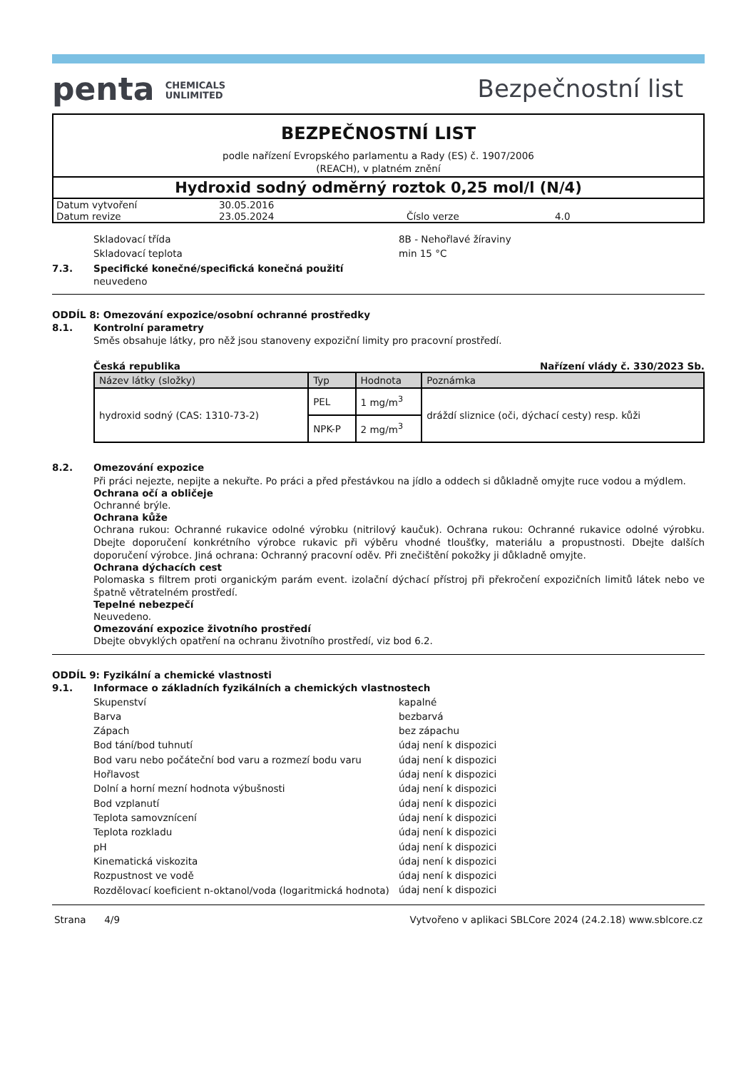penta CHEMICALS
UNLIMITED
Bezpečnostní list
BEZPEČNOSTNÍ LIST
podle nařízení Evropského parlamentu a Rady (ES) č. 1907/2006
(REACH), v platném znění
Hydroxid sodný odměrný roztok 0,25 mol/l (N/4)
| Datum vytvoření | 30.05.2016 | | |
| Datum revize | 23.05.2024 | Číslo verze | 4.0 |
Skladovací třída 8B - Nehořlavé žíraviny
Skladovací teplota min 15 °C
7.3. Specifické konečné/specifická konečná použití
neuvedeno
ODDÍL 8: Omezování expozice/osobní ochranné prostředky
8.1. Kontrolní parametry
Směs obsahuje látky, pro něž jsou stanoveny expoziční limity pro pracovní prostředí.
Česká republika Nařízení vlády č. 330/2023 Sb.
| Název látky (složky) | Typ | Hodnota | Poznámka |
| --- | --- | --- | --- |
| hydroxid sodný (CAS: 1310-73-2) | PEL | 1 mg/m<sup>3</sup> | dráždí sliznice (oči, dýchací cesty) resp. kůži |
| | NPK-P | 2 mg/m<sup>3</sup> | |
8.2. Omezování expozice
Při práci nejezte, nepijte a nekuřte. Po práci a před přestávkou na jídlo a oddech si důkladně omyjte ruce vodou a mýdlem.
Ochrana očí a obličeje
Ochranné brýle.
Ochrana kůže
Ochrana rukou: Ochranné rukavice odolné výrobku (nitrilový kaučuk). Ochrana rukou: Ochranné rukavice odolné výrobku. Dbejte doporučení konkrétního výrobce rukavic při výběru vhodné tloušťky, materiálu a propustnosti. Dbejte dalších doporučení výrobce. Jiná ochrana: Ochranný pracovní oděv. Při znečištění pokožky ji důkladně omyjte.
Ochrana dýchacích cest
Polomaska s filtrem proti organickým parám event. izolační dýchací přístroj při překročení expozičních limitů látek nebo ve špatně větratelném prostředí.
Tepelné nebezpečí
Neuvedeno.
Omezování expozice životního prostředí
Dbejte obvyklých opatření na ochranu životního prostředí, viz bod 6.2.
ODDÍL 9: Fyzikální a chemické vlastnosti
9.1. Informace o základních fyzikálních a chemických vlastnostech
Skupenství kapalné
Barva bezbarvá
Zápach bez zápachu
Bod tání/bod tuhnutí údaj není k dispozici
Bod varu nebo počáteční bod varu a rozmezí bodu varu údaj není k dispozici
Hořlavost údaj není k dispozici
Dolní a horní mezní hodnota výbušnosti údaj není k dispozici
Bod vzplanutí údaj není k dispozici
Teplota samovznícení údaj není k dispozici
Teplota rozkladu údaj není k dispozici
pH údaj není k dispozici
Kinematická viskozita údaj není k dispozici
Rozpustnost ve vodě údaj není k dispozici
Rozdělovací koeficient n-oktanol/voda (logaritmická hodnota) údaj není k dispozici
Strana 4/9 Vytvořeno v aplikaci SBLCore 2024 (24.2.18) www.sblcore.cz